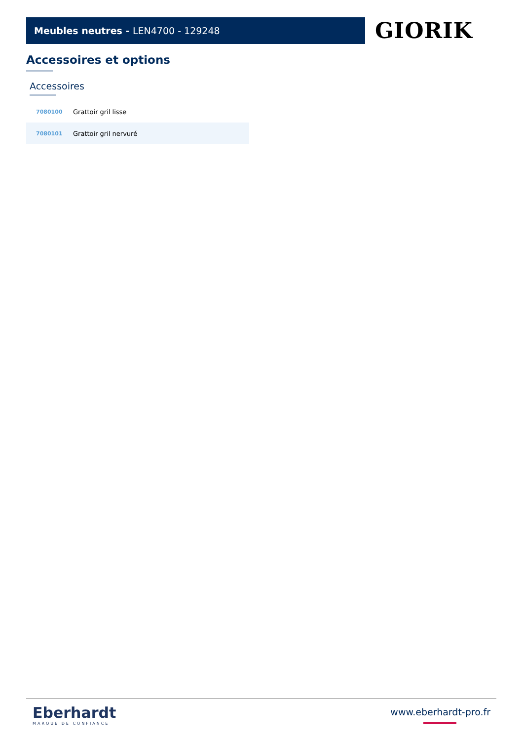Meubles neutres - LEN4700 - 129248 GIORIK
Accessoires et options
Accessoires
| 7080100 | Grattoir gril lisse |
| 7080101 | Grattoir gril nervuré |
Eberhardt
MARQUE DE CONFIANCE
www.eberhardt-pro.fr